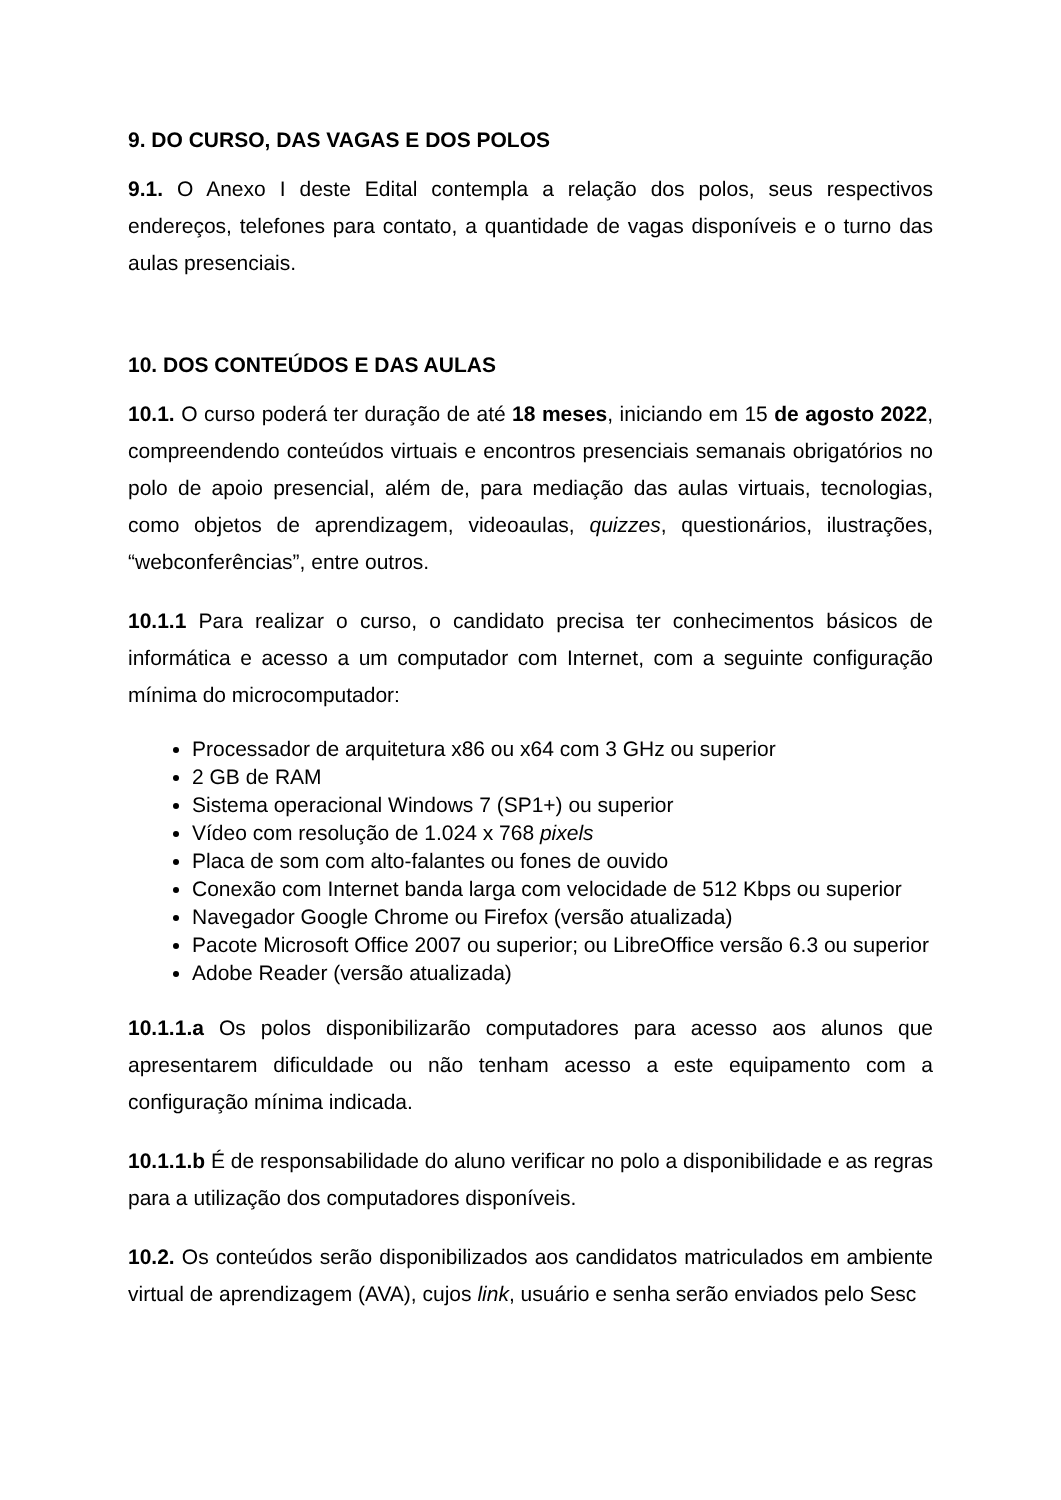9. DO CURSO, DAS VAGAS E DOS POLOS
9.1. O Anexo I deste Edital contempla a relação dos polos, seus respectivos endereços, telefones para contato, a quantidade de vagas disponíveis e o turno das aulas presenciais.
10. DOS CONTEÚDOS E DAS AULAS
10.1. O curso poderá ter duração de até 18 meses, iniciando em 15 de agosto 2022, compreendendo conteúdos virtuais e encontros presenciais semanais obrigatórios no polo de apoio presencial, além de, para mediação das aulas virtuais, tecnologias, como objetos de aprendizagem, videoaulas, quizzes, questionários, ilustrações, “webconferências”, entre outros.
10.1.1 Para realizar o curso, o candidato precisa ter conhecimentos básicos de informática e acesso a um computador com Internet, com a seguinte configuração mínima do microcomputador:
Processador de arquitetura x86 ou x64 com 3 GHz ou superior
2 GB de RAM
Sistema operacional Windows 7 (SP1+) ou superior
Vídeo com resolução de 1.024 x 768 pixels
Placa de som com alto-falantes ou fones de ouvido
Conexão com Internet banda larga com velocidade de 512 Kbps ou superior
Navegador Google Chrome ou Firefox (versão atualizada)
Pacote Microsoft Office 2007 ou superior; ou LibreOffice versão 6.3 ou superior
Adobe Reader (versão atualizada)
10.1.1.a Os polos disponibilizarão computadores para acesso aos alunos que apresentarem dificuldade ou não tenham acesso a este equipamento com a configuração mínima indicada.
10.1.1.b É de responsabilidade do aluno verificar no polo a disponibilidade e as regras para a utilização dos computadores disponíveis.
10.2. Os conteúdos serão disponibilizados aos candidatos matriculados em ambiente virtual de aprendizagem (AVA), cujos link, usuário e senha serão enviados pelo Sesc